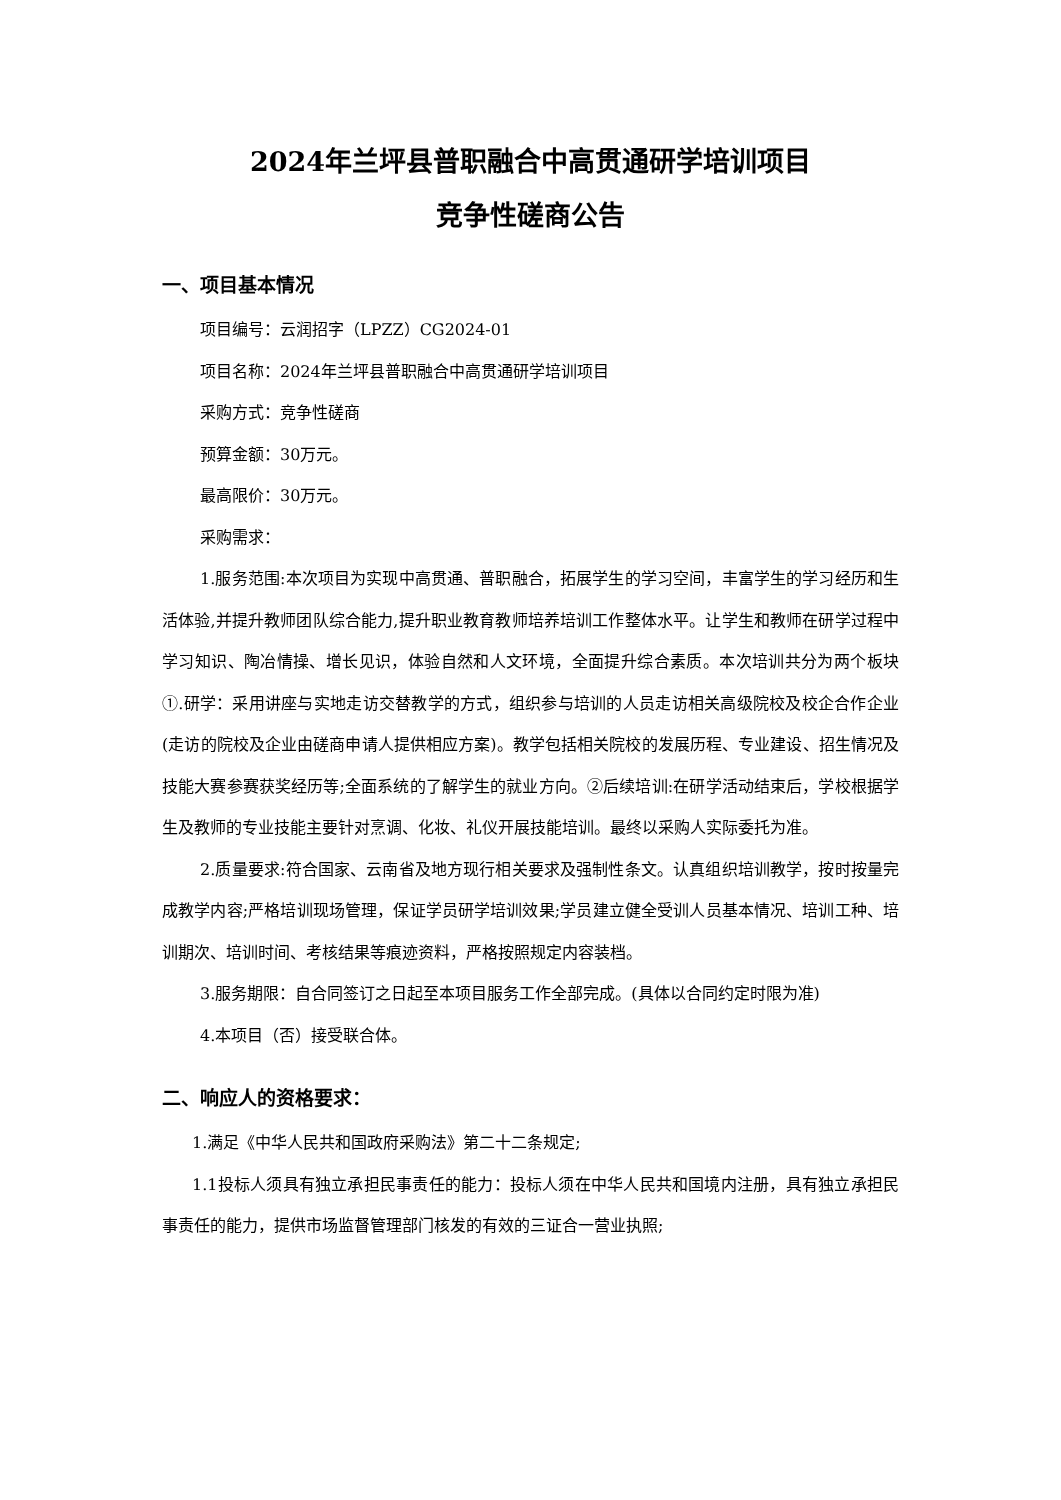2024年兰坪县普职融合中高贯通研学培训项目
竞争性磋商公告
一、项目基本情况
项目编号：云润招字（LPZZ）CG2024-01
项目名称：2024年兰坪县普职融合中高贯通研学培训项目
采购方式：竞争性磋商
预算金额：30万元。
最高限价：30万元。
采购需求：
1.服务范围:本次项目为实现中高贯通、普职融合，拓展学生的学习空间，丰富学生的学习经历和生活体验,并提升教师团队综合能力,提升职业教育教师培养培训工作整体水平。让学生和教师在研学过程中学习知识、陶冶情操、增长见识，体验自然和人文环境，全面提升综合素质。本次培训共分为两个板块①.研学：采用讲座与实地走访交替教学的方式，组织参与培训的人员走访相关高级院校及校企合作企业(走访的院校及企业由磋商申请人提供相应方案)。教学包括相关院校的发展历程、专业建设、招生情况及技能大赛参赛获奖经历等;全面系统的了解学生的就业方向。②后续培训:在研学活动结束后，学校根据学生及教师的专业技能主要针对烹调、化妆、礼仪开展技能培训。最终以采购人实际委托为准。
2.质量要求:符合国家、云南省及地方现行相关要求及强制性条文。认真组织培训教学，按时按量完成教学内容;严格培训现场管理，保证学员研学培训效果;学员建立健全受训人员基本情况、培训工种、培训期次、培训时间、考核结果等痕迹资料，严格按照规定内容装档。
3.服务期限：自合同签订之日起至本项目服务工作全部完成。(具体以合同约定时限为准)
4.本项目（否）接受联合体。
二、响应人的资格要求：
1.满足《中华人民共和国政府采购法》第二十二条规定;
1.1投标人须具有独立承担民事责任的能力：投标人须在中华人民共和国境内注册，具有独立承担民事责任的能力，提供市场监督管理部门核发的有效的三证合一营业执照;